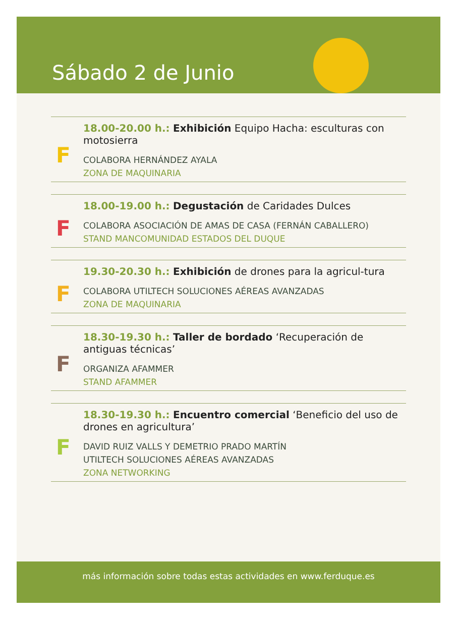Sábado 2 de Junio
F
18.00-20.00 h.: Exhibición Equipo Hacha: esculturas con motosierra
COLABORA HERNÁNDEZ AYALA
ZONA DE MAQUINARIA
F
18.00-19.00 h.: Degustación de Caridades Dulces
COLABORA ASOCIACIÓN DE AMAS DE CASA (FERNÁN CABALLERO)
STAND MANCOMUNIDAD ESTADOS DEL DUQUE
F
19.30-20.30 h.: Exhibición de drones para la agricul-tura
COLABORA UTILTECH SOLUCIONES AÉREAS AVANZADAS
ZONA DE MAQUINARIA
F
18.30-19.30 h.: Taller de bordado ‘Recuperación de antiguas técnicas’
ORGANIZA AFAMMER
STAND AFAMMER
F
18.30-19.30 h.: Encuentro comercial ‘Beneficio del uso de drones en agricultura’
DAVID RUIZ VALLS Y DEMETRIO PRADO MARTÍN
UTILTECH SOLUCIONES AÉREAS AVANZADAS
ZONA NETWORKING
más información sobre todas estas actividades en www.ferduque.es